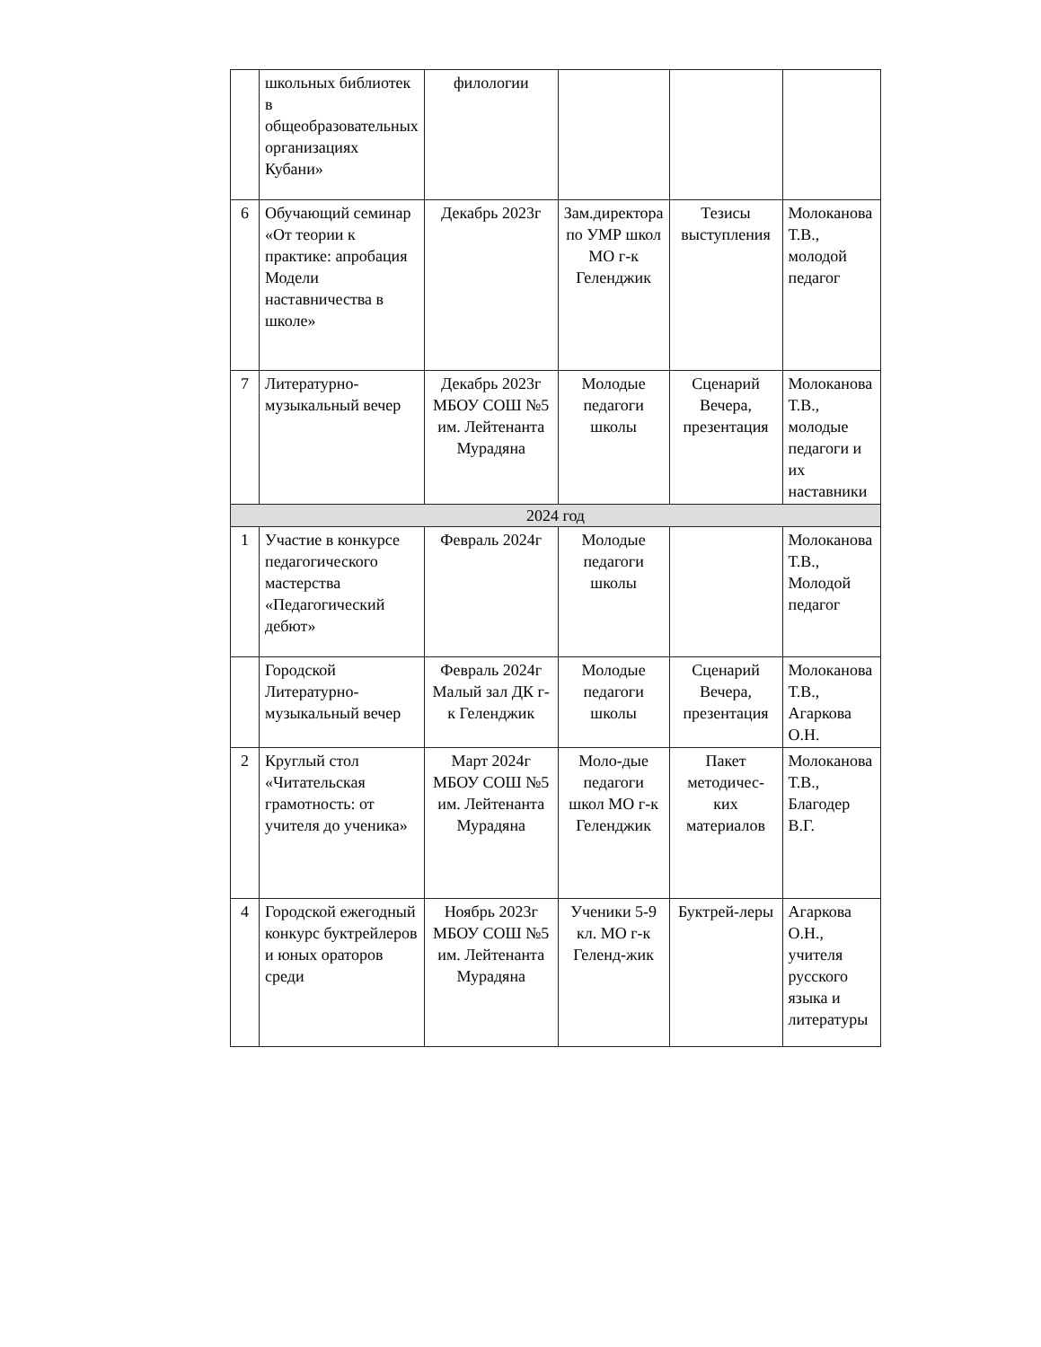| | школьных библиотек в общеобразовательных организациях Кубани» | филологии | | | |
| 6 | Обучающий семинар «От теории к практике: апробация Модели наставничества в школе» | Декабрь 2023г | Зам.директора по УМР школ МО г-к Геленджик | Тезисы выступления | Молоканова Т.В., молодой педагог |
| 7 | Литературно-музыкальный вечер | Декабрь 2023г МБОУ СОШ №5 им. Лейтенанта Мурадяна | Молодые педагоги школы | Сценарий Вечера, презентация | Молоканова Т.В., молодые педагоги и их наставники |
| 2024 год | | | | | |
| 1 | Участие в конкурсе педагогического мастерства «Педагогический дебют» | Февраль 2024г | Молодые педагоги школы | | Молоканова Т.В., Молодой педагог |
| | Городской Литературно-музыкальный вечер | Февраль 2024г Малый зал ДК г-к Геленджик | Молодые педагоги школы | Сценарий Вечера, презентация | Молоканова Т.В., Агаркова О.Н. |
| 2 | Круглый стол «Читательская грамотность: от учителя до ученика» | Март 2024г МБОУ СОШ №5 им. Лейтенанта Мурадяна | Моло-дые педагоги школ МО г-к Геленджик | Пакет методичес-ких материалов | Молоканова Т.В., Благодер В.Г. |
| 4 | Городской ежегодный конкурс буктрейлеров и юных ораторов среди | Ноябрь 2023г МБОУ СОШ №5 им. Лейтенанта Мурадяна | Ученики 5-9 кл. МО г-к Геленд-жик | Буктрей-леры | Агаркова О.Н., учителя русского языка и литературы |